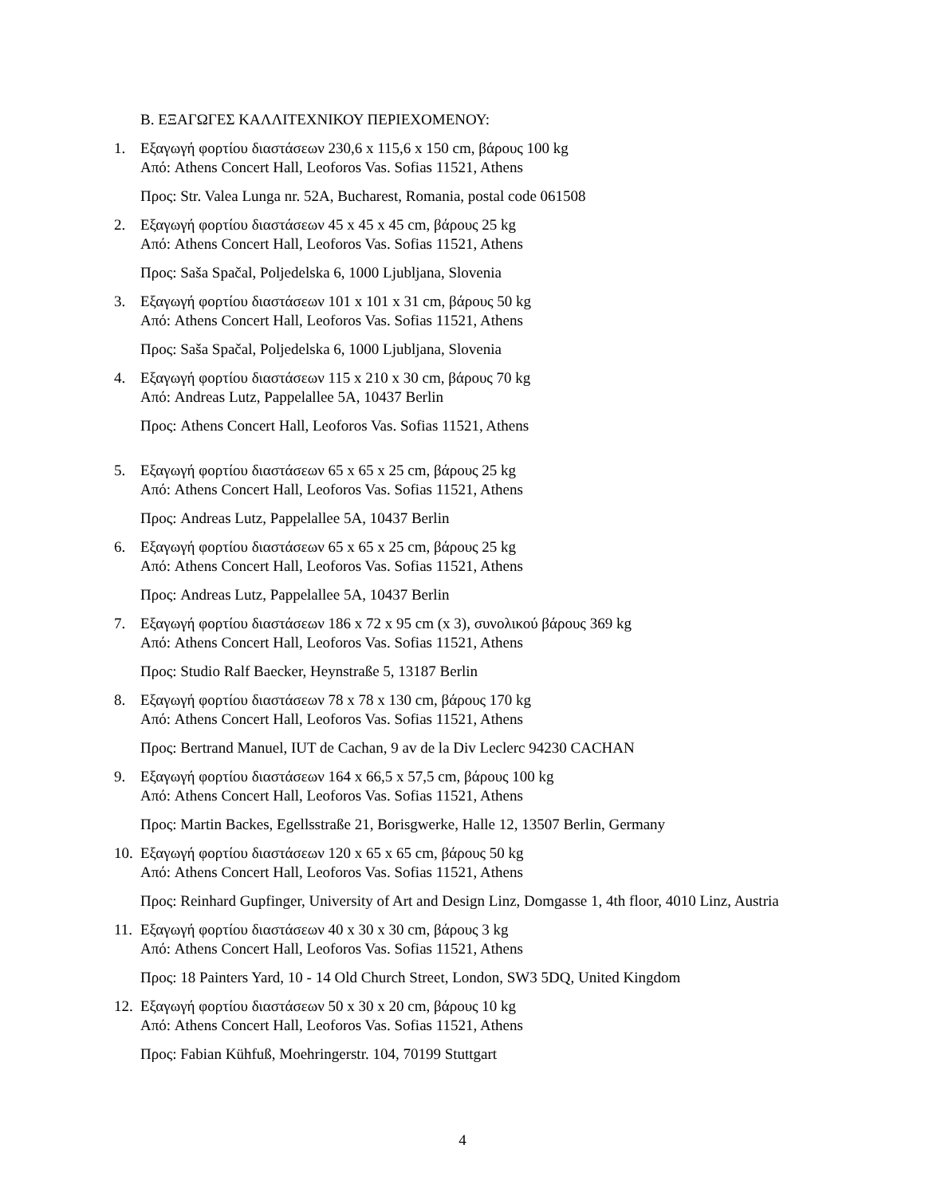Β. ΕΞΑΓΩΓΕΣ ΚΑΛΛΙΤΕΧΝΙΚΟΥ ΠΕΡΙΕΧΟΜΕΝΟΥ:
1. Εξαγωγή φορτίου διαστάσεων 230,6 x 115,6 x 150 cm, βάρους 100 kg
Από: Athens Concert Hall, Leoforos Vas. Sofias 11521, Athens
Προς: Str. Valea Lunga nr. 52A, Bucharest, Romania, postal code 061508
2. Εξαγωγή φορτίου διαστάσεων 45 x 45 x 45 cm, βάρους 25 kg
Από: Athens Concert Hall, Leoforos Vas. Sofias 11521, Athens
Προς: Saša Spačal, Poljedelska 6, 1000 Ljubljana, Slovenia
3. Εξαγωγή φορτίου διαστάσεων 101 x 101 x 31 cm, βάρους 50 kg
Από: Athens Concert Hall, Leoforos Vas. Sofias 11521, Athens
Προς: Saša Spačal, Poljedelska 6, 1000 Ljubljana, Slovenia
4. Εξαγωγή φορτίου διαστάσεων 115 x 210 x 30 cm, βάρους 70 kg
Από: Andreas Lutz, Pappelallee 5A, 10437 Berlin
Προς: Athens Concert Hall, Leoforos Vas. Sofias 11521, Athens
5. Εξαγωγή φορτίου διαστάσεων 65 x 65 x 25 cm, βάρους 25 kg
Από: Athens Concert Hall, Leoforos Vas. Sofias 11521, Athens
Προς: Andreas Lutz, Pappelallee 5A, 10437 Berlin
6. Εξαγωγή φορτίου διαστάσεων 65 x 65 x 25 cm, βάρους 25 kg
Από: Athens Concert Hall, Leoforos Vas. Sofias 11521, Athens
Προς: Andreas Lutz, Pappelallee 5A, 10437 Berlin
7. Εξαγωγή φορτίου διαστάσεων 186 x 72 x 95 cm (x 3), συνολικού βάρους 369 kg
Από: Athens Concert Hall, Leoforos Vas. Sofias 11521, Athens
Προς: Studio Ralf Baecker, Heynstraße 5, 13187 Berlin
8. Εξαγωγή φορτίου διαστάσεων 78 x 78 x 130 cm, βάρους 170 kg
Από: Athens Concert Hall, Leoforos Vas. Sofias 11521, Athens
Προς: Bertrand Manuel, IUT de Cachan, 9 av de la Div Leclerc 94230 CACHAN
9. Εξαγωγή φορτίου διαστάσεων 164 x 66,5 x 57,5 cm, βάρους 100 kg
Από: Athens Concert Hall, Leoforos Vas. Sofias 11521, Athens
Προς: Martin Backes, Egellsstraße 21, Borisgwerke, Halle 12, 13507 Berlin, Germany
10.
Εξαγωγή φορτίου διαστάσεων 120 x 65 x 65 cm, βάρους 50 kg
Από: Athens Concert Hall, Leoforos Vas. Sofias 11521, Athens
Προς: Reinhard Gupfinger, University of Art and Design Linz, Domgasse 1, 4th floor, 4010 Linz, Austria
11.
Εξαγωγή φορτίου διαστάσεων 40 x 30 x 30 cm, βάρους 3 kg
Από: Athens Concert Hall, Leoforos Vas. Sofias 11521, Athens
Προς: 18 Painters Yard, 10 - 14 Old Church Street, London, SW3 5DQ, United Kingdom
12.
Εξαγωγή φορτίου διαστάσεων 50 x 30 x 20 cm, βάρους 10 kg
Από: Athens Concert Hall, Leoforos Vas. Sofias 11521, Athens
Προς: Fabian Kühfuß, Moehringerstr. 104, 70199 Stuttgart
4